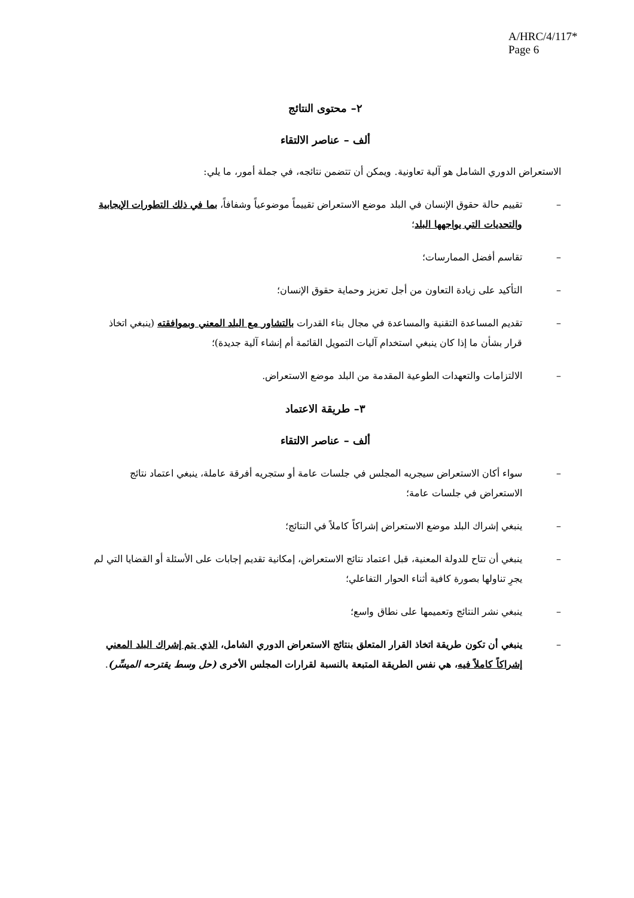A/HRC/4/117*
Page 6
٢– محتوى النتائج
ألف – عناصر الالتقاء
الاستعراض الدوري الشامل هو آلية تعاونية. ويمكن أن تتضمن نتائجه، في جملة أمور، ما يلي:
– تقييم حالة حقوق الإنسان في البلد موضع الاستعراض تقييماً موضوعياً وشفافاً، بما في ذلك التطورات الإيجابية والتحديات التي يواجهها البلد؛
– تقاسم أفضل الممارسات؛
– التأكيد على زيادة التعاون من أجل تعزيز وحماية حقوق الإنسان؛
– تقديم المساعدة التقنية والمساعدة في مجال بناء القدرات بالتشاور مع البلد المعني وبموافقته (ينبغي اتخاذ قرار بشأن ما إذا كان ينبغي استخدام آليات التمويل القائمة أم إنشاء آلية جديدة)؛
– الالتزامات والتعهدات الطوعية المقدمة من البلد موضع الاستعراض.
٣– طريقة الاعتماد
ألف – عناصر الالتقاء
– سواء أكان الاستعراض سيجريه المجلس في جلسات عامة أو ستجريه أفرقة عاملة، ينبغي اعتماد نتائج الاستعراض في جلسات عامة؛
– ينبغي إشراك البلد موضع الاستعراض إشراكاً كاملاً في النتائج؛
– ينبغي أن تتاح للدولة المعنية، قبل اعتماد نتائج الاستعراض، إمكانية تقديم إجابات على الأسئلة أو القضايا التي لم يجرِ تناولها بصورة كافية أثناء الحوار التفاعلي؛
– ينبغي نشر النتائج وتعميمها على نطاق واسع؛
– ينبغي أن تكون طريقة اتخاذ القرار المتعلق بنتائج الاستعراض الدوري الشامل، الذي يتم إشراك البلد المعني إشراكاً كاملاً فيه، هي نفس الطريقة المتبعة بالنسبة لقرارات المجلس الأخرى (حل وسط يقترحه الميسِّر).